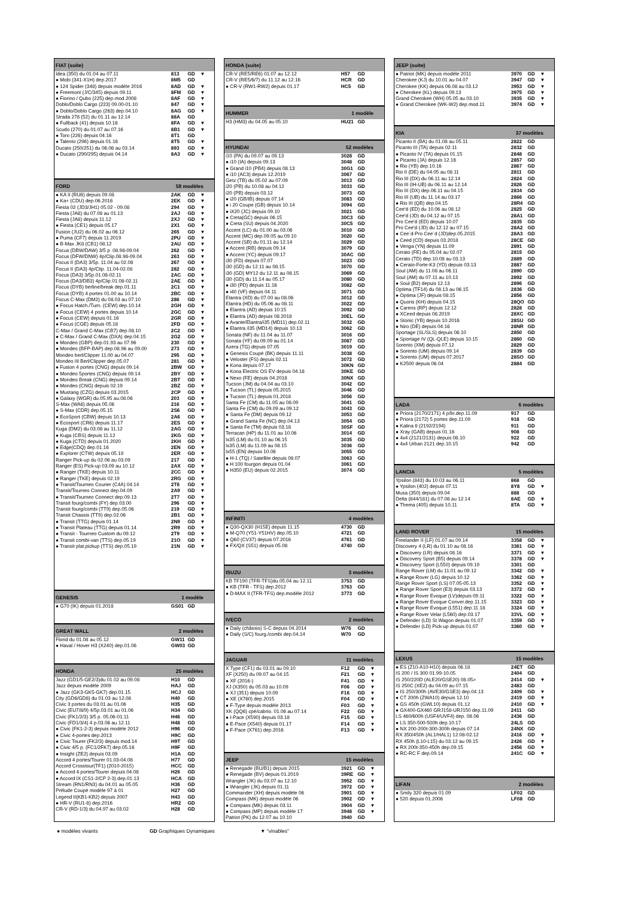FIAT (suite)
| Idea (350) du 01.04 au 07.11 | 813 | GD | ▼ |
| ● Mobi (341-X1H) dep.2017 | 8M5 | GD | |
| ● 124 Spider (348) depuis modèle 2016 | 8AD | GD | ▼ |
| ● Freemont (J/C/345) depuis 09.11 | 8FM | GD | ▼ |
| ● Fiorino / Qubo (225) dep.mod.2008 | 8AF | GD | ▼ |
| Doblo/Doblo Cargo (223) 09.00-01.10 | 847 | GD | ▼ |
| ● Doblo/Doblo Cargo (263) dep.04.10 | 8AG | GD | ▼ |
| Strada 278 (52) du 01.11 au 12.14 | 88A | GD | |
| ● Fullback (41) depuis 10.16 | 8FA | GD | ▼ |
| Scudo (270) du 01.07 au 07.16 | 8B1 | GD | ▼ |
| ● Toro (226) depuis 04.16 | 8T1 | GD | |
| ● Talento (296) depuis 01.16 | 8T5 | GD | ▼ |
| Ducato (250/251) du 06.06 au 03.14 | 893 | GD | ▼ |
| ● Ducato (290/295) depuis 04.14 | 8A3 | GD | ▼ |
FORD 58 modèles
| ● KA II (RU8) depuis 09.08 | 2AK | GD | ▼ |
| ● Ka+ (CDU) dep.06.2016 | 2EK | GD | ▼ |
| Fiesta 02 (JD3/JH1) 05.02 - 09.08 | 294 | GD | ▼ |
| Fiesta (JA8) du 07.08 au 01.13 | 2AJ | GD | ▼ |
| Fiesta (JA8) depuis 11.12 | 2XJ | GD | ▼ |
| ● Fiesta (CE1) depuis 05.17 | 2X1 | GD | ▼ |
| Fusion (JU2) du 06.02 au 06.12 | 265 | GD | ▼ |
| ● Puma (CF7) depuis 11.2019 | 2PU | GD | ▼ |
| ● B-Max JK8 (CB1) 08.12 | 2AU | GD | ▼ |
| Focus (DBW/DAW) 3/5 p .08.98-09.04 | 262 | GD | ▼ |
| Focus (DFW/DNW) 4p/Clip.08.98-09.04 | 263 | GD | ▼ |
| Focus II (DA3) 3/5p. 11.04 au 02.08 | 267 | GD | ▼ |
| Focus II (DA3) 4p/Clip. 11.04-02.08 | 282 | GD | ▼ |
| Focus (DA3) 3/5p.01.08-02.11 | 2AC | GD | ▼ |
| Focus (DA3/DB3) 4p/Clip.01.08-02.11 | 2AE | GD | ▼ |
| Focus (DYB) berline/break dep.01.11 | 2C1 | GD | ▼ |
| Focus (DYB) 4 portes 01.00 au 10.14 | 2BC | GD | ▼ |
| Focus C-Max (DM2) du 08.03 au 07.10 | 286 | GD | ▼ |
| ● Focus Hatch./Turn. (CEW) dep.10.14 | 2GH | GD | ▼ |
| ● Focus (CEW) 4 portes depuis 10.14 | 2GC | GD | ▼ |
| ● Focus (CEW) depuis 01.16 | 2GR | GD | ▼ |
| ● Focus (CGE) depuis 05.18 | 2FD | GD | ▼ |
| C-Max / Grand C-Max (CB7) dep.08.10 | 2C2 | GD | ▼ |
| ● C-Max / Grand C-Max (DXA) dep.04.15 | 2G2 | GD | ▼ |
| ● Mondeo (GBP) dep.01.93 au 07.96 | 230 | GD | ▼ |
| ● Mondeo (BFP-BAP) dep.08.96 au 09.00 | 273 | GD | ▼ |
| Mondeo berl/Clipper 11.00 au 04.07 | 295 | GD | ▼ |
| Mondeo III Berl/Clipper dep.05.07 | 281 | GD | ▼ |
| ● Fusion 4 portes (CNG) depuis 09.14 | 2BW | GD | ▼ |
| ● Mondeo 5portes (CNG) depuis 09.14 | 2BY | GD | ▼ |
| ● Mondeo Break (CNG) depuis 09.14 | 2BT | GD | ▼ |
| ● Mondeo (CNG) depuis 02.19 | 2BZ | GD | ▼ |
| ● Mustang (CZG) depuis 03.2015 | 2CP | GD | ▼ |
| ● Galaxy (WGR) du.05.95 au.08.06 | 203 | GD | ▼ |
| S-Max (WA6) depuis 05.06 | 216 | GD | ▼ |
| ● S-Max (CDR) dep.05.15 | 2S6 | GD | ▼ |
| ● EcoSport (CBW) depuis 10.13 | 2A6 | GD | ▼ |
| ● Ecosport (CR6) depuis 11.17 | 2ES | GD | ▼ |
| Kuga (DM2) du 03.08 au 11.12 | 2AG | GD | ▼ |
| ● Kuga (CBS) depuis 11.12 | 2KG | GD | ▼ |
| ● Kuga (CTD) depuis 01.2020 | 2KH | GD | ▼ |
| ● Edge(CDQ) dep.01.16 | 2EN | GD | ▼ |
| ● Explorer (CTW) depuis 05.19 | 2ER | GD | ▼ |
| Ranger Pick-up du 02.06 au 03.09 | 217 | GD | ▼ |
| Ranger (ES) Pick-up 03.09 au 10.12 | 2AX | GD | ▼ |
| ● Ranger (TKE) depuis 10.11 | 2CC | GD | ▼ |
| ● Ranger (TKE) depuis 02.19 | 2RG | GD | ▼ |
| ● Transit/Tourneo Courier (C4A) 04.14 | 2T6 | GD | ▼ |
| Transit/Tourneo Connect dep.04.09 | 2A9 | GD | ▼ |
| ● Transit/Tourneo Connect dep.09.13 | 2T7 | GD | ▼ |
| Transit fourg/combi (FY) dep.03.00 | 296 | GD | ▼ |
| Transit fourg/combi (TT9) dep.05.06 | 219 | GD | ▼ |
| Transit Chassis (TT9) dep.02.06 | 2B1 | GD | ▼ |
| ● Transit (TTG) depuis 01.14 | 2N9 | GD | ▼ |
| ● Transit Plateau (TTG) depuis 01.14 | 2R9 | GD | ▼ |
| ● Transit - Tourneo Custom du 09.12 | 2T9 | GD | ▼ |
| ● Transit combi-van (TTS) dep.05.19 | 21O | GD | ▼ |
| ● Transit plat.pickup (TTS) dep.05.19 | 21N | GD | ▼ |
GENESIS 1 modèle
| ● G70 (IK) depuis 01.2018 | GS01 | GD | |
GREAT WALL 2 modèles
| Florid du 01.08 au 05.12 | GW11 | GD | |
| ● Haval / Hover H3 (X240) dep.01.06 | GW03 | GD | |
HONDA 25 modèles
| Jazz (GD1/5-GE2/3)du 01.02 au 09.08 | H10 | GD | |
| Jazz depuis modèle 2009 | HAJ | GD | |
| ● Jazz (GK3-GK5-GK7) dep.01.15 | HCJ | GD | |
| City (GD6/GD8) du 01.03 au 12.08 | H40 | GD | |
| Civic 3 portes du 03.01 au 01.06 | H35 | GD | |
| Civic (EU7/8/9) 4/5p.03.01 au 01.06 | H34 | GD | |
| Civic (FK1/2/3) 3/5 p. 05.06-01.11 | H46 | GD | |
| Civic (FD1/3/4) 4 p.03.06 au 12.11 | H48 | GD | |
| ● Civic (FK1-2-3) depuis modèle 2012 | H96 | GD | |
| ● Civic 4-portes dep.2013 | H9C | GD | |
| ● Civic Tourer (FK2/3) depuis mod.14 | H9T | GD | |
| ● Civic 4/5 p. (FC1/2FK7) dep.05.16 | H9F | GD | |
| ● Insight (ZE2) depuis 03.09 | H1A | GD | |
| Accord 4 portes/Tourer 01.03-04.08 | H77 | GD | |
| Accord Crosstour(TF1) (2010-2015) | HCC | GD | |
| ● Accord 4 portes/Tourer depuis 04.08 | H26 | GD | |
| ● Accord IX (CS1-2/CP 2-3) dep.01.13 | HCA | GD | |
| Stream (RN1/RN3) du 04.01 au 05.05 | H36 | GD | |
| Prélude Coupé modèle 97 à 01 | H27 | GD | |
| Legend II(KB1-KB2) depuis 2007 | H43 | GD | |
| ● HR-V (RU1-8) dep.2016 | HR2 | GD | |
| CR-V (RD-1/3) du 04.97 au 03.02 | H28 | GD | |
HONDA (suite)
| CR-V (RE5/RE6) 01.07 au 12.12 | H57 | GD | |
| CR-V (RE5/6/7) du 11.12 au 12.16 | HCR | GD | |
| ● CR-V (RW1-RW2) depuis 01.17 | HC5 | GD | |
HUMMER 1 modèle
| H3 (HM3) du 04.05 au 05.10 | HU21 | GD | |
HYUNDAI 52 modèles
| i10 (PA) du 09.07 au 09.13 | 3028 | GD | |
| ● i10 (IA) depuis 09.13 | 3048 | GD | |
| ● Grand i10 (PB4) depuis 08.13 | 30G1 | GD | |
| ● i10 (AC3) depuis 12.2019 | 3067 | GD | |
| Getz (TB) du 05.02 au 07.09 | 3013 | GD | |
| i20 (PB) du 10.08 au 04.12 | 3033 | GD | |
| i20 (PB) depuis 03.12 | 3073 | GD | |
| ● i20 (GB/IB) depuis 07.14 | 3083 | GD | |
| ● i 20 Coupe (GB) depuis 10.14 | 3094 | GD | |
| ● iX20 (JC) depuis 09.10 | 3021 | GD | |
| ● Creta(GC) depuis 06.15 | 30C3 | GD | |
| ● Creta (SU) depuis 04.2020 | 30C5 | GD | |
| Accent (LC) du 01.00 au 03.06 | 3010 | GD | |
| Accent (MC) dep.09.05 au 09.10 | 3020 | GD | |
| Accent (SB) du 01.11 au 12.14 | 3029 | GD | |
| ● Accent (RB) depuis 09.14 | 3079 | GD | |
| ● Accent (YC) depuis 09.17 | 30AC | GD | |
| i30 (FD) depuis 07.07 | 3023 | GD | |
| i30 (GD) du 12.11 au 08.15 | 3070 | GD | |
| i30 (GD) MY12 du 12.11 au 08.15 | 3069 | GD | |
| i30 (GD) du 11.14 au 05.17 | 3080 | GD | |
| ● i30 (PD) depuis 11.16 | 3082 | GD | |
| ● i40 (VF) depuis 04.11 | 3071 | GD | |
| Elantra (XD) du 07.00 au 08.06 | 3012 | GD | |
| Elantra (HD) du 05.06 au 08.11 | 3022 | GD | |
| ● Elantra (AD) depuis 10.15 | 3092 | GD | |
| ● Elantra (AD) depuis 08.2018 | 30EL | GD | |
| ● Avante/Elantra/i35 (MD11) dep.02.11 | 3032 | GD | |
| ● Elantra /i35 (MD14) depuis 10.13 | 3062 | GD | |
| Sonata (NF) du 11.04 au 11.07 | 3016 | GD | |
| Sonata (YF) du.09.09 au.01.14 | 3087 | GD | |
| Azera (TG) depuis 07.05 | 3019 | GD | |
| ● Genesis Coupé (BK) depuis 11.11 | 3038 | GD | |
| ● Veloster (FS) depuis 02.11 | 3072 | GD | |
| ● Kona depuis 07.17 | 30KN | GD | |
| ● Kona Electric OS EV depuis 04.18 | 30KE | GD | |
| ● Nexo (FE) depuis 04.2018 | 30NX | GD | |
| Tucson (JM) du 04.04 au 03.10 | 3042 | GD | |
| ● Tucson (TL) depuis 05.2015 | 3046 | GD | |
| ● Tucson (TL) depuis 01.2018 | 3056 | GD | |
| Santa Fe (CM) du 11.05 au 08.09 | 3041 | GD | |
| Santa Fe (CM) du 09.09 au 09.12 | 3043 | GD | |
| ● Santa Fe (DM) depuis 09.12 | 3053 | GD | |
| ● Grand Santa Fe (NC) dep.04.13 | 3054 | GD | |
| ● Santa Fe (TM) depuis 03.18 | 30SF | GD | |
| Terracan (HP) du 11.01 au 10.06 | 3014 | GD | |
| Ix35 (LM) du 01.10 au 06.15 | 3035 | GD | |
| Ix35 (LM) du 11.09 au 08.15 | 3036 | GD | |
| Ix55 (EN) depuis 10.06 | 3055 | GD | |
| ● H-1 (TQ) / Satellite depuis 08.07 | 3063 | GD | |
| ● H 100 fourgon depuis 01.04 | 3061 | GD | |
| ● H350 (EU) depuis 02.2015 | 3074 | GD | |
INFINITI 4 modèles
| ● Q30-QX30 (H15E) depuis 11.15 | 4730 | GD | |
| ● M-Q70 (Y51-Y51HV) dep.05.10 | 4721 | GD | |
| ● Q60 (CV37) depuis 07.2016 | 4761 | GD | |
| ● FX/QX (S51) depuis 05.08 | 4740 | GD | |
ISUZU 3 modèles
| KB TF190 (TFR-TFS)du.05.04 au 12.11 | 3753 | GD | |
| ● KB (TFR - TFS) dep.2012 | 3763 | GD | |
| ● D-MAX II (TFR-TFS) dep.modèle 2012 | 3773 | GD | |
IVECO 2 modèles
| ● Daily (châssis) S-C depuis 04.2014 | W76 | GD | |
| ● Daily (S/C) fourg./combi dep.04.14 | W70 | GD | |
JAGUAR 11 modèles
| X Type (CF1) du 03.01 au 09.10 | F12 | GD | ▼ |
| XF (X250) du 09.07 au 04.15 | F21 | GD | ▼ |
| ● XF (2016-) | F41 | GD | ▼ |
| XJ (X350) du 05.03 au 10.09 | F06 | GD | ▼ |
| ● XJ (351) depuis 10.09 | F16 | GD | ▼ |
| ● XE (X760) dep.2015 | F04 | GD | ▼ |
| ● F-Type depuis modèle 2013 | F03 | GD | ▼ |
| XK (QQ6) cpé/cabrio. 01.06 au 07.14 | F22 | GD | ▼ |
| ● I-Pace (X590) depuis 03.18 | F15 | GD | ▼ |
| ● E-Pace (X540) depuis 01.17 | F14 | GD | ▼ |
| ● F-Pace (X761) dep.2016 | F13 | GD | ▼ |
JEEP 15 modèles
| ● Renegade (BU/B1) depuis 2015 | 3921 | GD | ▼ |
| ● Renegade (BV) depuis 01.2019 | 39RE | GD | ▼ |
| Wrangler (JK) du 03.07 au 12.10 | 3952 | GD | ▼ |
| ● Wrangler (JK) depuis 01.11 | 3972 | GD | ▼ |
| Commander (XH) depuis modèle 06 | 3901 | GD | ▼ |
| Compass (MK) depuis modèle 06 | 3902 | GD | ▼ |
| ● Compass (MK) depuis 03.11 | 3904 | GD | ▼ |
| ● Compass (MP) depuis modèle 17 | 3948 | GD | ▼ |
| Patriot (PK) du 12.07 au 10.10 | 3940 | GD | |
JEEP (suite)
| ● Patriot (MK) depuis modèle 2011 | 3970 | GD | ▼ |
| Cherokee (KJ) du 10.01 au 04.07 | 3947 | GD | ▼ |
| Cherokee (KK) depuis 06.08 au 03.12 | 3953 | GD | ▼ |
| ● Cherokee (KL) depuis 09.13 | 3975 | GD | ▼ |
| Grand Cherokee (WH) 05.05 au 03.10 | 3935 | GD | ▼ |
| ● Grand Cherokee (WK-W2) dep.mod.11 | 3974 | GD | ▼ |
KIA 37 modèles
| Picanto II (BA) du 01.08 au 05.11 | 2822 | GD | |
| Picanto III (TA) depuis 02.11 | 2832 | GD | |
| ● Picanto IV (TA) depuis 01.15 | 2848 | GD | |
| ● Picanto (JA) depuis 12.16 | 2857 | GD | |
| ● Rio (YB) dep.10.16 | 2867 | GD | |
| Rio II (DE) du 04.05 au 08.11 | 2811 | GD | |
| Rio III (DX) du 06.11 au 12.14 | 2824 | GD | |
| Rio III (IH-UB) du 06.11 au 12.14 | 2826 | GD | |
| Rio III (DX) dep.06.11 au 04.15 | 2834 | GD | |
| Rio III (UB) du 11.14 au 03.17 | 2866 | GD | |
| ● Rio III (QB) dep.04.15 | 28R4 | GD | |
| Cee'd (ED) du 10.06 au 08.12 | 2825 | GD | |
| Cee'd (JD) du 04.12 au 07.15 | 28A1 | GD | |
| Pro Cee'd (ED) depuis 10.07 | 2835 | GD | |
| Pro Cee'd (JD) du 12.12 au 07.15 | 28A2 | GD | |
| ● Cee´d-Pro Cee´d (JD)dep.05.2015 | 28A3 | GD | |
| ● Ceed (CD) depuis 03.2018 | 28CE | GD | |
| ● Venga (YN) depuis 11.09 | 2891 | GD | |
| Cerato (FE) du 05.04 au 02.07 | 2815 | GD | |
| Cerato (TD) dep.10.08 au 03.13 | 2889 | GD | |
| ● Cerato-Forte-K3 (YD) depuis 03.13 | 2887 | GD | |
| Soul (AM) du 11.08 au 06.11 | 2890 | GD | |
| Soul (AM) du 07.11 au 10.13 | 2892 | GD | |
| ● Soul (B2) depuis 12.13 | 2896 | GD | |
| Optima (TF14) du 08.13 au 06.15 | 2836 | GD | |
| ● Optima (JF) depuis 08.15 | 2856 | GD | |
| ● Quoris (KH) depuis 04.15 | 28QO | GD | |
| ● Carens (RP) depuis 12.12 | 2828 | GD | |
| ● XCeed depuis 08.2019 | 28XC | GD | |
| ● Stonic (YB) depuis 10.2016 | 28SU | GD | |
| ● Niro (DE) depuis 04.16 | 28NR | GD | |
| Sportage (SL/SLS) depuis 06.10 | 2850 | GD | |
| ● Sportage IV (QL-QLE) depuis 10.15 | 2860 | GD | |
| Sorento (XM) depuis 07.12 | 2829 | GD | |
| ● Sorento (UM) depuis 09.14 | 2839 | GD | |
| ● Sorento (UM) depuis 07.2017 | 28SO | GD | |
| ● K2500 depuis 06.04 | 2884 | GD | |
LADA 6 modèles
| ● Priora (2170/2171) 4 p/br.dep.11.09 | 917 | GD | |
| ● Priora (2172) 5 portes dep.11.09 | 918 | GD | |
| ● Kalina II (2192/2194) | 911 | GD | |
| ● Xray (GAB) depuis 01.16 | 908 | GD | |
| ● 4x4 (2121/2131) depuis 08.10 | 922 | GD | |
| ● 4x4 Urban 2121 dep.10.15 | 942 | GD | |
LANCIA 5 modèles
| Ypsilon (843) du 10.03 au 06.11 | 868 | GD | |
| ● Ypsilon (402) depuis 07.11 | 8Y8 | GD | ▼ |
| Musa (350) depuis 09.04 | 888 | GD | |
| Delta (844/181) du 07.08 au 12.14 | 8AE | GD | ▼ |
| ● Thema (405) depuis 10.11 | 8TA | GD | ▼ |
LAND ROVER 15 modèles
| Freelander II (LF) 01.07 au 09.14 | 3358 | GD | ▼ |
| Discovery 4 (LR) du 01.10 au 08.16 | 3361 | GD | ▼ |
| ● Discovery (LR) depuis 08.16 | 3371 | GD | ▼ |
| ● Discovery Sport (B5) depuis 09.14 | 3378 | GD | ▼ |
| ● Discovery Sport (L550) depuis 09.19 | 3301 | GD | |
| Range Rover (LM) du 11.01 au 09.12 | 3342 | GD | ▼ |
| ● Range Rover (LG) depuis 10.12 | 3362 | GD | ▼ |
| Range Rover Sport (LS) 07.05-05.13 | 3352 | GD | ▼ |
| ● Range Rover Sport (E3) depuis 03.13 | 3372 | GD | ▼ |
| ● Range Rover Evoque (LV)depuis 09.11 | 3322 | GD | ▼ |
| ● Range Rover Evoque Conver.dep.11.15 | 3323 | GD | ▼ |
| ● Range Rover Evoque (L551) dep.11.18 | 3324 | GD | ▼ |
| ● Range Rover Velar (L560) dep.03.17 | 33VL | GD | ▼ |
| ● Defender (LD) St.Wagon depuis 01.07 | 3359 | GD | ▼ |
| ● Defender (LD) Pick-up depuis 01.07 | 3360 | GD | ▼ |
LEXUS 15 modèles
| ● ES (Z10-A10-H10) depuis 06.18 | 24ET | GD | |
| IS 200 / IS 300 01.99-10.05 | 2404 | GD | |
| IS 250/220D (ALE20/GSE20) 08.05> | 2414 | GD | ▼ |
| IS 250C (XE2) du 04.09 au 07.15 | 2483 | GD | |
| ● IS 250/300h (AVE30/GSE3) dep.04.13 | 2409 | GD | ▼ |
| ● CT 200h (ZWA10) depuis 12.10 | 2419 | GD | ▼ |
| ● GS 450h (GWL10) depuis 01.12 | 2410 | GD | ▼ |
| ● GX400-GX460 GRJ158-URJ150 dep.11.09 | 2411 | GD | |
| LS 460/600h (USF4/UVF4) dep. 08.06 | 2436 | GD | |
| ● LS 350-500-500h dep.10.17 | 24LS | GD | |
| ● NX 200-200t-300-300h depuis 07.14 | 24NX | GD | |
| RX 350/450h (AL1/HAL1) 12.08-02.12 | 2416 | GD | ▼ |
| RX 450h (L10-L15) du 03.12 au 09.15 | 2426 | GD | ▼ |
| ● RX 200t-350-450h dep.09.15 | 2456 | GD | ▼ |
| ● RC-RC F dep.09.14 | 241C | GD | ▼ |
LIFAN 2 modèles
| ● Smily 320 depuis 01.09 | LF02 | GD | |
| ● 520 depuis 01.2006 | LF08 | GD | |
● modèles vivants GD Graphiques Dynamiques ▼ "vinables"